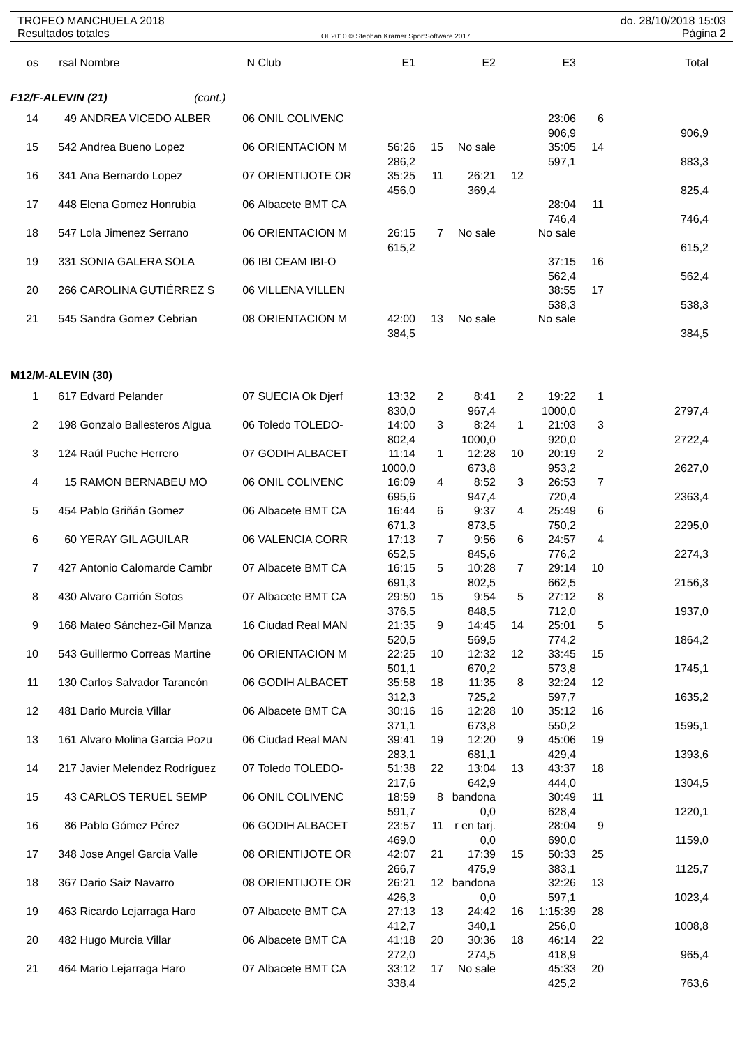TROFEO MANCHUELA 2018 do. 28/10/2018 15:03
Resultados totales OE2010 © Stephan Krämer SportSoftware 2017 Página 2
| os | rsal | Nombre | N | Club | E1 | | E2 | | E3 | | Total |
| --- | --- | --- | --- | --- | --- | --- | --- | --- | --- | --- | --- |
| F12/F-ALEVIN (21) (cont.) | | | | | | | | | | | |
| 14 | 49 | ANDREA VICEDO ALBER | 06 | ONIL COLIVENC | | | | | 23:06 | 6 | |
| | | | | | | | | | 906,9 | | 906,9 |
| 15 | 542 | Andrea Bueno Lopez | 06 | ORIENTACION M | 56:26 | 15 | No sale | | 35:05 | 14 | |
| | | | | | 286,2 | | | | 597,1 | | 883,3 |
| 16 | 341 | Ana Bernardo Lopez | 07 | ORIENTIJOTE OR | 35:25 | 11 | 26:21 | 12 | | | |
| | | | | | 456,0 | | 369,4 | | | | 825,4 |
| 17 | 448 | Elena Gomez Honrubia | 06 | Albacete BMT CA | | | | | 28:04 | 11 | |
| | | | | | | | | | 746,4 | | 746,4 |
| 18 | 547 | Lola Jimenez Serrano | 06 | ORIENTACION M | 26:15 | 7 | No sale | | No sale | | |
| | | | | | 615,2 | | | | | | 615,2 |
| 19 | 331 | SONIA GALERA SOLA | 06 | IBI CEAM IBI-O | | | | | 37:15 | 16 | |
| | | | | | | | | | 562,4 | | 562,4 |
| 20 | 266 | CAROLINA GUTIÉRREZ S | 06 | VILLENA VILLEN | | | | | 38:55 | 17 | |
| | | | | | | | | | 538,3 | | 538,3 |
| 21 | 545 | Sandra Gomez Cebrian | 08 | ORIENTACION M | 42:00 | 13 | No sale | | No sale | | |
| | | | | | 384,5 | | | | | | 384,5 |
| M12/M-ALEVIN (30) | | | | | | | | | | | |
| 1 | 617 | Edvard Pelander | 07 | SUECIA Ok Djerf | 13:32 | 2 | 8:41 | 2 | 19:22 | 1 | |
| | | | | | 830,0 | | 967,4 | | 1000,0 | | 2797,4 |
| 2 | 198 | Gonzalo Ballesteros Algua | 06 | Toledo TOLEDO- | 14:00 | 3 | 8:24 | 1 | 21:03 | 3 | |
| | | | | | 802,4 | | 1000,0 | | 920,0 | | 2722,4 |
| 3 | 124 | Raúl Puche Herrero | 07 | GODIH ALBACET | 11:14 | 1 | 12:28 | 10 | 20:19 | 2 | |
| | | | | | 1000,0 | | 673,8 | | 953,2 | | 2627,0 |
| 4 | 15 | RAMON BERNABEU MO | 06 | ONIL COLIVENC | 16:09 | 4 | 8:52 | 3 | 26:53 | 7 | |
| | | | | | 695,6 | | 947,4 | | 720,4 | | 2363,4 |
| 5 | 454 | Pablo Griñán Gomez | 06 | Albacete BMT CA | 16:44 | 6 | 9:37 | 4 | 25:49 | 6 | |
| | | | | | 671,3 | | 873,5 | | 750,2 | | 2295,0 |
| 6 | 60 | YERAY GIL AGUILAR | 06 | VALENCIA CORR | 17:13 | 7 | 9:56 | 6 | 24:57 | 4 | |
| | | | | | 652,5 | | 845,6 | | 776,2 | | 2274,3 |
| 7 | 427 | Antonio Calomarde Cambr | 07 | Albacete BMT CA | 16:15 | 5 | 10:28 | 7 | 29:14 | 10 | |
| | | | | | 691,3 | | 802,5 | | 662,5 | | 2156,3 |
| 8 | 430 | Alvaro Carrión Sotos | 07 | Albacete BMT CA | 29:50 | 15 | 9:54 | 5 | 27:12 | 8 | |
| | | | | | 376,5 | | 848,5 | | 712,0 | | 1937,0 |
| 9 | 168 | Mateo Sánchez-Gil Manza | 16 | Ciudad Real MAN | 21:35 | 9 | 14:45 | 14 | 25:01 | 5 | |
| | | | | | 520,5 | | 569,5 | | 774,2 | | 1864,2 |
| 10 | 543 | Guillermo Correas Martine | 06 | ORIENTACION M | 22:25 | 10 | 12:32 | 12 | 33:45 | 15 | |
| | | | | | 501,1 | | 670,2 | | 573,8 | | 1745,1 |
| 11 | 130 | Carlos Salvador Tarancón | 06 | GODIH ALBACET | 35:58 | 18 | 11:35 | 8 | 32:24 | 12 | |
| | | | | | 312,3 | | 725,2 | | 597,7 | | 1635,2 |
| 12 | 481 | Dario Murcia Villar | 06 | Albacete BMT CA | 30:16 | 16 | 12:28 | 10 | 35:12 | 16 | |
| | | | | | 371,1 | | 673,8 | | 550,2 | | 1595,1 |
| 13 | 161 | Alvaro Molina Garcia Pozu | 06 | Ciudad Real MAN | 39:41 | 19 | 12:20 | 9 | 45:06 | 19 | |
| | | | | | 283,1 | | 681,1 | | 429,4 | | 1393,6 |
| 14 | 217 | Javier Melendez Rodríguez | 07 | Toledo TOLEDO- | 51:38 | 22 | 13:04 | 13 | 43:37 | 18 | |
| | | | | | 217,6 | | 642,9 | | 444,0 | | 1304,5 |
| 15 | 43 | CARLOS TERUEL SEMP | 06 | ONIL COLIVENC | 18:59 | 8 | bandona | | 30:49 | 11 | |
| | | | | | 591,7 | | 0,0 | | 628,4 | | 1220,1 |
| 16 | 86 | Pablo Gómez Pérez | 06 | GODIH ALBACET | 23:57 | 11 | r en tarj. | | 28:04 | 9 | |
| | | | | | 469,0 | | 0,0 | | 690,0 | | 1159,0 |
| 17 | 348 | Jose Angel Garcia Valle | 08 | ORIENTIJOTE OR | 42:07 | 21 | 17:39 | 15 | 50:33 | 25 | |
| | | | | | 266,7 | | 475,9 | | 383,1 | | 1125,7 |
| 18 | 367 | Dario Saiz Navarro | 08 | ORIENTIJOTE OR | 26:21 | 12 | bandona | | 32:26 | 13 | |
| | | | | | 426,3 | | 0,0 | | 597,1 | | 1023,4 |
| 19 | 463 | Ricardo Lejarraga Haro | 07 | Albacete BMT CA | 27:13 | 13 | 24:42 | 16 | 1:15:39 | 28 | |
| | | | | | 412,7 | | 340,1 | | 256,0 | | 1008,8 |
| 20 | 482 | Hugo Murcia Villar | 06 | Albacete BMT CA | 41:18 | 20 | 30:36 | 18 | 46:14 | 22 | |
| | | | | | 272,0 | | 274,5 | | 418,9 | | 965,4 |
| 21 | 464 | Mario Lejarraga Haro | 07 | Albacete BMT CA | 33:12 | 17 | No sale | | 45:33 | 20 | |
| | | | | | 338,4 | | | | 425,2 | | 763,6 |